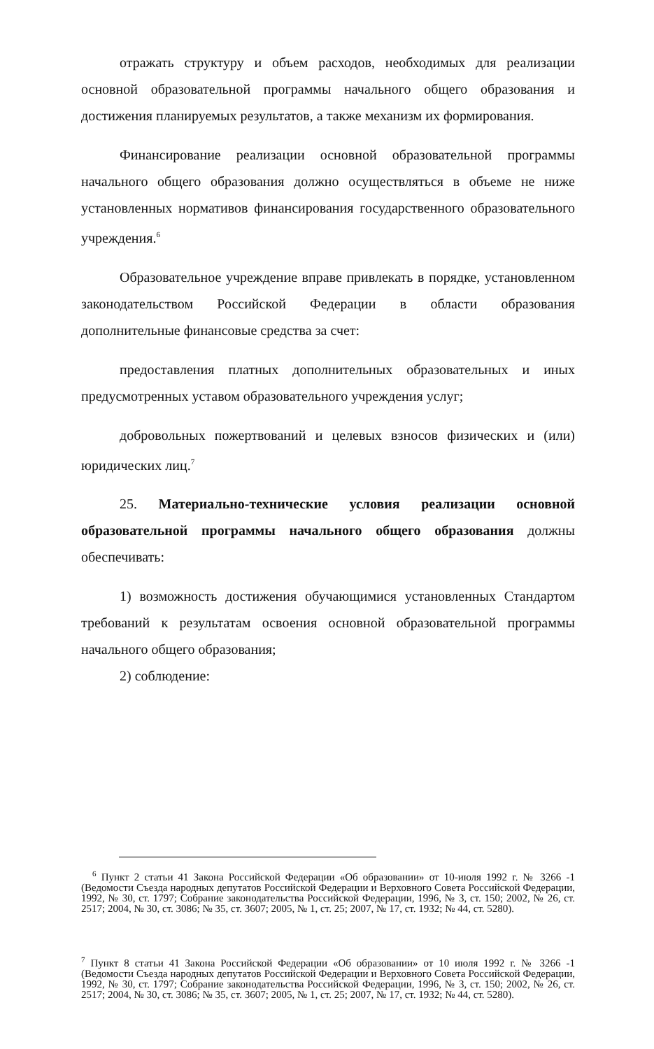отражать структуру и объем расходов, необходимых для реализации основной образовательной программы начального общего образования и достижения планируемых результатов, а также механизм их формирования.
Финансирование реализации основной образовательной программы начального общего образования должно осуществляться в объеме не ниже установленных нормативов финансирования государственного образовательного учреждения.<sup>6</sup>
Образовательное учреждение вправе привлекать в порядке, установленном законодательством Российской Федерации в области образования дополнительные финансовые средства за счет:
предоставления платных дополнительных образовательных и иных предусмотренных уставом образовательного учреждения услуг;
добровольных пожертвований и целевых взносов физических и (или) юридических лиц.<sup>7</sup>
25. Материально-технические условия реализации основной образовательной программы начального общего образования должны обеспечивать:
1) возможность достижения обучающимися установленных Стандартом требований к результатам освоения основной образовательной программы начального общего образования;
2) соблюдение:
<sup>6</sup> Пункт 2 статьи 41 Закона Российской Федерации «Об образовании» от 10-июля 1992 г. № 3266 -1 (Ведомости Съезда народных депутатов Российской Федерации и Верховного Совета Российской Федерации, 1992, № 30, ст. 1797; Собрание законодательства Российской Федерации, 1996, № 3, ст. 150; 2002, № 26, ст. 2517; 2004, № 30, ст. 3086; № 35, ст. 3607; 2005, № 1, ст. 25; 2007, № 17, ст. 1932; № 44, ст. 5280).
<sup>7</sup> Пункт 8 статьи 41 Закона Российской Федерации «Об образовании» от 10 июля 1992 г. № 3266 -1 (Ведомости Съезда народных депутатов Российской Федерации и Верховного Совета Российской Федерации, 1992, № 30, ст. 1797; Собрание законодательства Российской Федерации, 1996, № 3, ст. 150; 2002, № 26, ст. 2517; 2004, № 30, ст. 3086; № 35, ст. 3607; 2005, № 1, ст. 25; 2007, № 17, ст. 1932; № 44, ст. 5280).